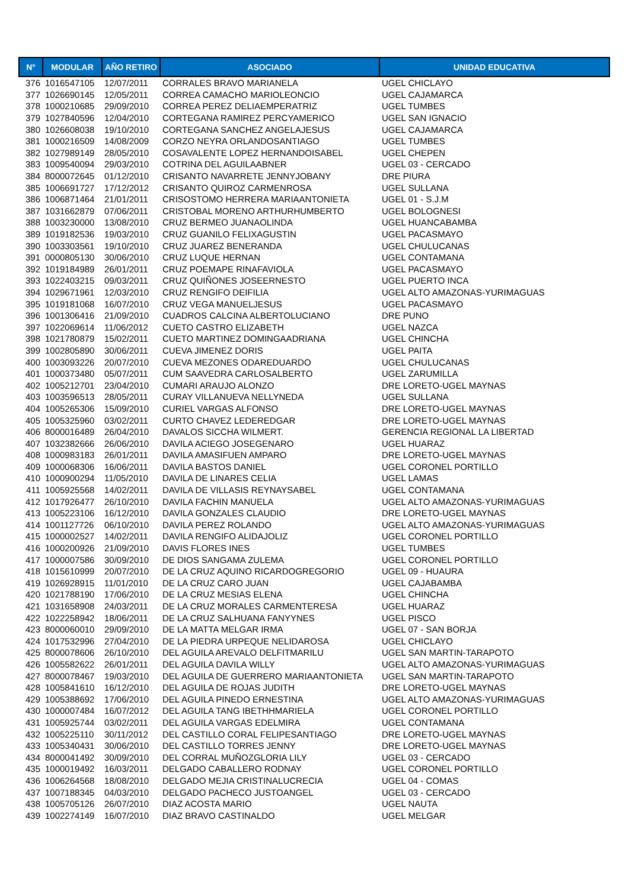| N° | MODULAR | AÑO RETIRO | ASOCIADO | UNIDAD EDUCATIVA |
| --- | --- | --- | --- | --- |
| 376 | 1016547105 | 12/07/2011 | CORRALES BRAVO MARIANELA | UGEL CHICLAYO |
| 377 | 1026690145 | 12/05/2011 | CORREA CAMACHO MARIOLEONCIO | UGEL CAJAMARCA |
| 378 | 1000210685 | 29/09/2010 | CORREA PEREZ DELIAEMPERATRIZ | UGEL TUMBES |
| 379 | 1027840596 | 12/04/2010 | CORTEGANA RAMIREZ PERCYAMERICO | UGEL SAN IGNACIO |
| 380 | 1026608038 | 19/10/2010 | CORTEGANA SANCHEZ ANGELAJESUS | UGEL CAJAMARCA |
| 381 | 1000216509 | 14/08/2009 | CORZO NEYRA ORLANDOSANTIAGO | UGEL TUMBES |
| 382 | 1027989149 | 28/05/2010 | COSAVALENTE LOPEZ HERNANDOISABEL | UGEL CHEPEN |
| 383 | 1009540094 | 29/03/2010 | COTRINA DEL AGUILAABNER | UGEL 03 - CERCADO |
| 384 | 8000072645 | 01/12/2010 | CRISANTO NAVARRETE JENNYJOBANY | DRE PIURA |
| 385 | 1006691727 | 17/12/2012 | CRISANTO QUIROZ CARMENROSA | UGEL SULLANA |
| 386 | 1006871464 | 21/01/2011 | CRISOSTOMO HERRERA MARIAANTONIETA | UGEL 01 - S.J.M |
| 387 | 1031662879 | 07/06/2011 | CRISTOBAL MORENO ARTHURHUMBERTO | UGEL BOLOGNESI |
| 388 | 1003230000 | 13/08/2010 | CRUZ BERMEO JUANAOLINDA | UGEL HUANCABAMBA |
| 389 | 1019182536 | 19/03/2010 | CRUZ GUANILO FELIXAGUSTIN | UGEL PACASMAYO |
| 390 | 1003303561 | 19/10/2010 | CRUZ JUAREZ BENERANDA | UGEL CHULUCANAS |
| 391 | 0000805130 | 30/06/2010 | CRUZ LUQUE HERNAN | UGEL CONTAMANA |
| 392 | 1019184989 | 26/01/2011 | CRUZ POEMAPE RINAFAVIOLA | UGEL PACASMAYO |
| 393 | 1022403215 | 09/03/2011 | CRUZ QUIÑONES JOSEERNESTO | UGEL PUERTO INCA |
| 394 | 1029671961 | 12/03/2010 | CRUZ RENGIFO DEIFILIA | UGEL ALTO AMAZONAS-YURIMAGUAS |
| 395 | 1019181068 | 16/07/2010 | CRUZ VEGA MANUELJESUS | UGEL PACASMAYO |
| 396 | 1001306416 | 21/09/2010 | CUADROS CALCINA ALBERTOLUCIANO | DRE PUNO |
| 397 | 1022069614 | 11/06/2012 | CUETO CASTRO ELIZABETH | UGEL NAZCA |
| 398 | 1021780879 | 15/02/2011 | CUETO MARTINEZ DOMINGAADRIANA | UGEL CHINCHA |
| 399 | 1002805890 | 30/06/2011 | CUEVA JIMENEZ DORIS | UGEL PAITA |
| 400 | 1003093226 | 20/07/2010 | CUEVA MEZONES ODAREDUARDO | UGEL CHULUCANAS |
| 401 | 1000373480 | 05/07/2011 | CUM SAAVEDRA CARLOSALBERTO | UGEL ZARUMILLA |
| 402 | 1005212701 | 23/04/2010 | CUMARI ARAUJO ALONZO | DRE LORETO-UGEL MAYNAS |
| 403 | 1003596513 | 28/05/2011 | CURAY VILLANUEVA NELLYNEDA | UGEL SULLANA |
| 404 | 1005265306 | 15/09/2010 | CURIEL VARGAS ALFONSO | DRE LORETO-UGEL MAYNAS |
| 405 | 1005325960 | 03/02/2011 | CURTO CHAVEZ LEDEREDGAR | DRE LORETO-UGEL MAYNAS |
| 406 | 8000016489 | 26/04/2010 | DAVALOS SICCHA WILMERT. | GERENCIA REGIONAL LA LIBERTAD |
| 407 | 1032382666 | 26/06/2010 | DAVILA ACIEGO JOSEGENARO | UGEL HUARAZ |
| 408 | 1000983183 | 26/01/2011 | DAVILA AMASIFUEN AMPARO | DRE LORETO-UGEL MAYNAS |
| 409 | 1000068306 | 16/06/2011 | DAVILA BASTOS DANIEL | UGEL CORONEL PORTILLO |
| 410 | 1000900294 | 11/05/2010 | DAVILA DE LINARES CELIA | UGEL LAMAS |
| 411 | 1005925568 | 14/02/2011 | DAVILA DE VILLASIS REYNAYSABEL | UGEL CONTAMANA |
| 412 | 1017926477 | 26/10/2010 | DAVILA FACHIN MANUELA | UGEL ALTO AMAZONAS-YURIMAGUAS |
| 413 | 1005223106 | 16/12/2010 | DAVILA GONZALES CLAUDIO | DRE LORETO-UGEL MAYNAS |
| 414 | 1001127726 | 06/10/2010 | DAVILA PEREZ ROLANDO | UGEL ALTO AMAZONAS-YURIMAGUAS |
| 415 | 1000002527 | 14/02/2011 | DAVILA RENGIFO ALIDAJOLIZ | UGEL CORONEL PORTILLO |
| 416 | 1000200926 | 21/09/2010 | DAVIS FLORES INES | UGEL TUMBES |
| 417 | 1000007586 | 30/09/2010 | DE DIOS SANGAMA ZULEMA | UGEL CORONEL PORTILLO |
| 418 | 1015610999 | 20/07/2010 | DE LA CRUZ AQUINO RICARDOGREGORIO | UGEL 09 - HUAURA |
| 419 | 1026928915 | 11/01/2010 | DE LA CRUZ CARO JUAN | UGEL CAJABAMBA |
| 420 | 1021788190 | 17/06/2010 | DE LA CRUZ MESIAS ELENA | UGEL CHINCHA |
| 421 | 1031658908 | 24/03/2011 | DE LA CRUZ MORALES CARMENTERESA | UGEL HUARAZ |
| 422 | 1022258942 | 18/06/2011 | DE LA CRUZ SALHUANA FANYYNES | UGEL PISCO |
| 423 | 8000060010 | 29/09/2010 | DE LA MATTA MELGAR IRMA | UGEL 07 - SAN BORJA |
| 424 | 1017532996 | 27/04/2010 | DE LA PIEDRA URPEQUE NELIDAROSA | UGEL CHICLAYO |
| 425 | 8000078606 | 26/10/2010 | DEL AGUILA AREVALO DELFITMARILU | UGEL SAN MARTIN-TARAPOTO |
| 426 | 1005582622 | 26/01/2011 | DEL AGUILA DAVILA WILLY | UGEL ALTO AMAZONAS-YURIMAGUAS |
| 427 | 8000078467 | 19/03/2010 | DEL AGUILA DE GUERRERO MARIAANTONIETA | UGEL SAN MARTIN-TARAPOTO |
| 428 | 1005841610 | 16/12/2010 | DEL AGUILA DE ROJAS JUDITH | DRE LORETO-UGEL MAYNAS |
| 429 | 1005388692 | 17/06/2010 | DEL AGUILA PINEDO ERNESTINA | UGEL ALTO AMAZONAS-YURIMAGUAS |
| 430 | 1000007484 | 16/07/2012 | DEL AGUILA TANG IBETHHMARIELA | UGEL CORONEL PORTILLO |
| 431 | 1005925744 | 03/02/2011 | DEL AGUILA VARGAS EDELMIRA | UGEL CONTAMANA |
| 432 | 1005225110 | 30/11/2012 | DEL CASTILLO CORAL FELIPESANTIAGO | DRE LORETO-UGEL MAYNAS |
| 433 | 1005340431 | 30/06/2010 | DEL CASTILLO TORRES JENNY | DRE LORETO-UGEL MAYNAS |
| 434 | 8000041492 | 30/09/2010 | DEL CORRAL MUÑOZGLORIA LILY | UGEL 03 - CERCADO |
| 435 | 1000019492 | 16/03/2011 | DELGADO CABALLERO RODNAY | UGEL CORONEL PORTILLO |
| 436 | 1006264568 | 18/08/2010 | DELGADO MEJIA CRISTINALUCRECIA | UGEL 04 - COMAS |
| 437 | 1007188345 | 04/03/2010 | DELGADO PACHECO JUSTOANGEL | UGEL 03 - CERCADO |
| 438 | 1005705126 | 26/07/2010 | DIAZ ACOSTA MARIO | UGEL NAUTA |
| 439 | 1002274149 | 16/07/2010 | DIAZ BRAVO CASTINALDO | UGEL MELGAR |